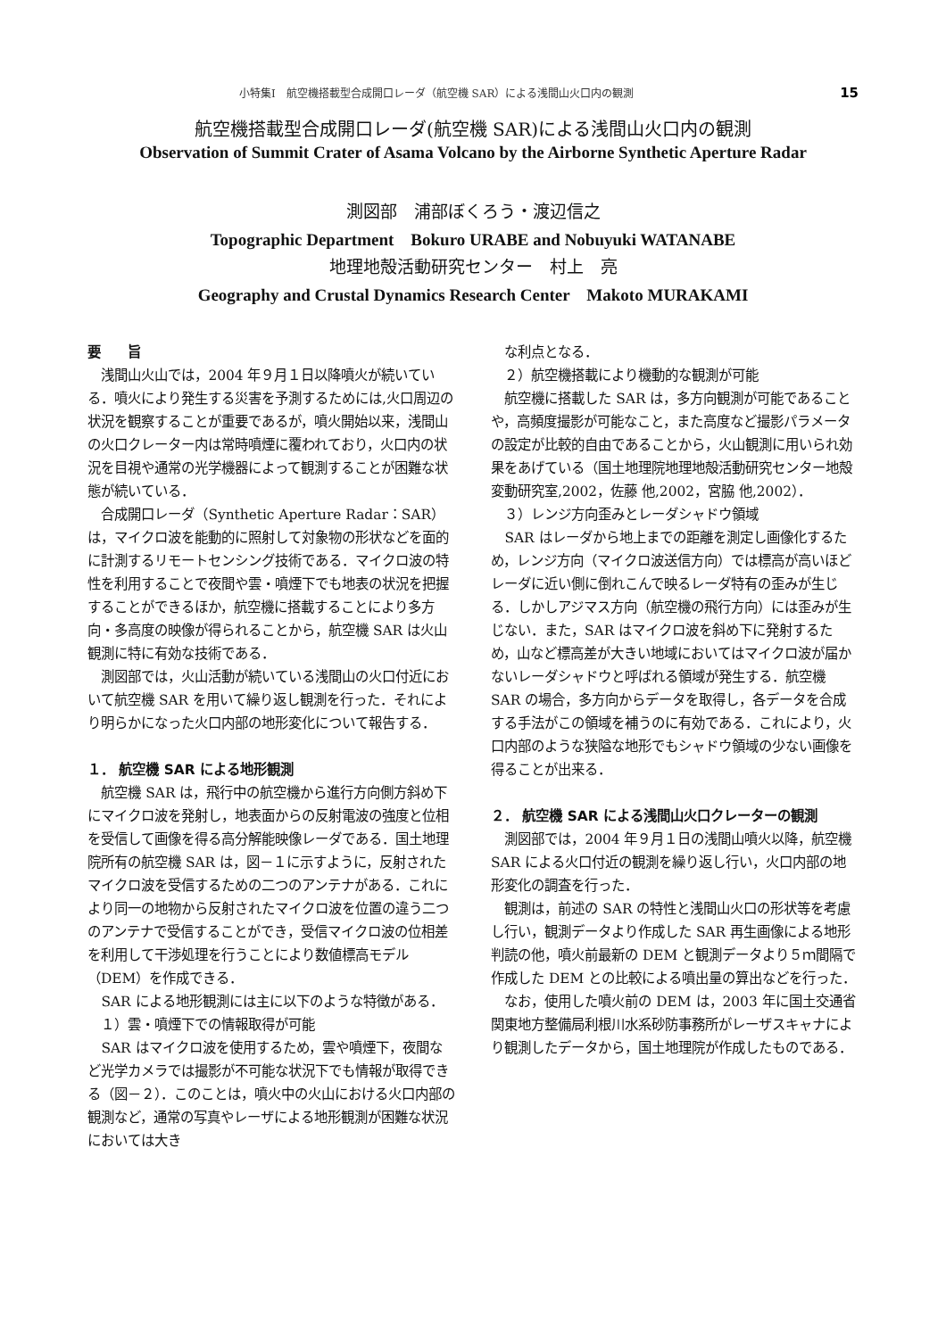小特集Ⅰ　航空機搭載型合成開口レーダ（航空機 SAR）による浅間山火口内の観測 15
航空機搭載型合成開口レーダ(航空機 SAR)による浅間山火口内の観測
Observation of Summit Crater of Asama Volcano by the Airborne Synthetic Aperture Radar
測図部　浦部ぼくろう・渡辺信之
Topographic Department　Bokuro URABE and Nobuyuki WATANABE
地理地殻活動研究センター　村上　亮
Geography and Crustal Dynamics Research Center　Makoto MURAKAMI
要　　旨
浅間山火山では，2004 年９月１日以降噴火が続いている．噴火により発生する災害を予測するためには,火口周辺の状況を観察することが重要であるが，噴火開始以来，浅間山の火口クレーター内は常時噴煙に覆われており，火口内の状況を目視や通常の光学機器によって観測することが困難な状態が続いている．
合成開口レーダ（Synthetic Aperture Radar：SAR）は，マイクロ波を能動的に照射して対象物の形状などを面的に計測するリモートセンシング技術である．マイクロ波の特性を利用することで夜間や雲・噴煙下でも地表の状況を把握することができるほか，航空機に搭載することにより多方向・多高度の映像が得られることから，航空機 SAR は火山観測に特に有効な技術である．
測図部では，火山活動が続いている浅間山の火口付近において航空機 SAR を用いて繰り返し観測を行った．それにより明らかになった火口内部の地形変化について報告する．
１． 航空機 SAR による地形観測
航空機 SAR は，飛行中の航空機から進行方向側方斜め下にマイクロ波を発射し，地表面からの反射電波の強度と位相を受信して画像を得る高分解能映像レーダである．国土地理院所有の航空機 SAR は，図－１に示すように，反射されたマイクロ波を受信するための二つのアンテナがある．これにより同一の地物から反射されたマイクロ波を位置の違う二つのアンテナで受信することができ，受信マイクロ波の位相差を利用して干渉処理を行うことにより数値標高モデル（DEM）を作成できる．
SAR による地形観測には主に以下のような特徴がある．
１）雲・噴煙下での情報取得が可能
SAR はマイクロ波を使用するため，雲や噴煙下，夜間など光学カメラでは撮影が不可能な状況下でも情報が取得できる（図－２）．このことは，噴火中の火山における火口内部の観測など，通常の写真やレーザによる地形観測が困難な状況においては大き
な利点となる．
２）航空機搭載により機動的な観測が可能
航空機に搭載した SAR は，多方向観測が可能であることや，高頻度撮影が可能なこと，また高度など撮影パラメータの設定が比較的自由であることから，火山観測に用いられ効果をあげている（国土地理院地理地殻活動研究センター地殻変動研究室,2002，佐藤 他,2002，宮脇 他,2002）．
３）レンジ方向歪みとレーダシャドウ領域
SAR はレーダから地上までの距離を測定し画像化するため，レンジ方向（マイクロ波送信方向）では標高が高いほどレーダに近い側に倒れこんで映るレーダ特有の歪みが生じる．しかしアジマス方向（航空機の飛行方向）には歪みが生じない．また，SAR はマイクロ波を斜め下に発射するため，山など標高差が大きい地域においてはマイクロ波が届かないレーダシャドウと呼ばれる領域が発生する．航空機 SAR の場合，多方向からデータを取得し，各データを合成する手法がこの領域を補うのに有効である．これにより，火口内部のような狭隘な地形でもシャドウ領域の少ない画像を得ることが出来る．
２． 航空機 SAR による浅間山火口クレーターの観測
測図部では，2004 年９月１日の浅間山噴火以降，航空機 SAR による火口付近の観測を繰り返し行い，火口内部の地形変化の調査を行った．
観測は，前述の SAR の特性と浅間山火口の形状等を考慮し行い，観測データより作成した SAR 再生画像による地形判読の他，噴火前最新の DEM と観測データより５ｍ間隔で作成した DEM との比較による噴出量の算出などを行った．
なお，使用した噴火前の DEM は，2003 年に国土交通省関東地方整備局利根川水系砂防事務所がレーザスキャナにより観測したデータから，国土地理院が作成したものである．